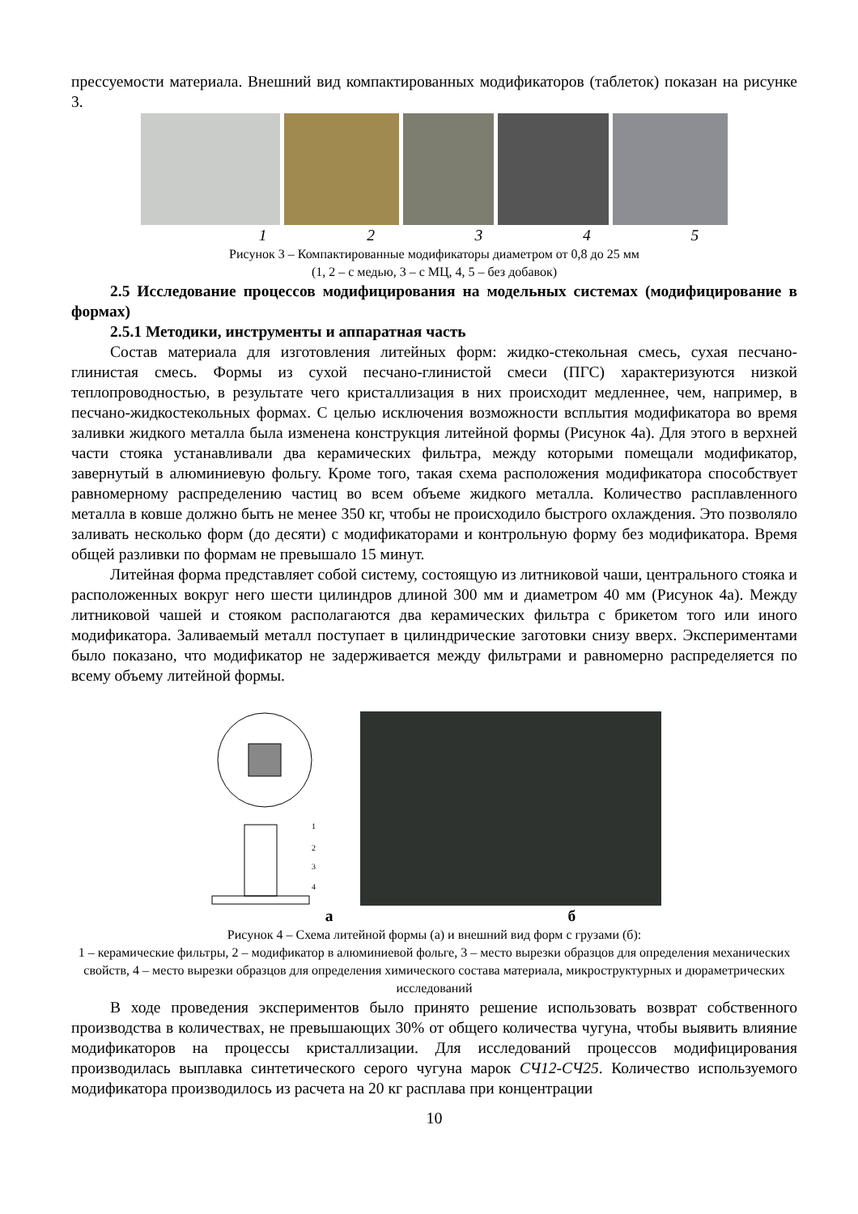прессуемости материала. Внешний вид компактированных модификаторов (таблеток) показан на рисунке 3.
1 2 3 4 5
Рисунок 3 – Компактированные модификаторы диаметром от 0,8 до 25 мм
(1, 2 – с медью, 3 – с МЦ, 4, 5 – без добавок)
2.5 Исследование процессов модифицирования на модельных системах (модифицирование в формах)
2.5.1 Методики, инструменты и аппаратная часть
Состав материала для изготовления литейных форм: жидко-стекольная смесь, сухая песчано-глинистая смесь. Формы из сухой песчано-глинистой смеси (ПГС) характеризуются низкой теплопроводностью, в результате чего кристаллизация в них происходит медленнее, чем, например, в песчано-жидкостекольных формах. С целью исключения возможности всплытия модификатора во время заливки жидкого металла была изменена конструкция литейной формы (Рисунок 4а). Для этого в верхней части стояка устанавливали два керамических фильтра, между которыми помещали модификатор, завернутый в алюминиевую фольгу. Кроме того, такая схема расположения модификатора способствует равномерному распределению частиц во всем объеме жидкого металла. Количество расплавленного металла в ковше должно быть не менее 350 кг, чтобы не происходило быстрого охлаждения. Это позволяло заливать несколько форм (до десяти) с модификаторами и контрольную форму без модификатора. Время общей разливки по формам не превышало 15 минут.
Литейная форма представляет собой систему, состоящую из литниковой чаши, центрального стояка и расположенных вокруг него шести цилиндров длиной 300 мм и диаметром 40 мм (Рисунок 4а). Между литниковой чашей и стояком располагаются два керамических фильтра с брикетом того или иного модификатора. Заливаемый металл поступает в цилиндрические заготовки снизу вверх. Экспериментами было показано, что модификатор не задерживается между фильтрами и равномерно распределяется по всему объему литейной формы.
1
2
3
4
а б
Рисунок 4 – Схема литейной формы (а) и внешний вид форм с грузами (б):
1 – керамические фильтры, 2 – модификатор в алюминиевой фольге, 3 – место вырезки образцов для определения механических свойств, 4 – место вырезки образцов для определения химического состава материала, микроструктурных и дюраметрических исследований
В ходе проведения экспериментов было принято решение использовать возврат собственного производства в количествах, не превышающих 30% от общего количества чугуна, чтобы выявить влияние модификаторов на процессы кристаллизации. Для исследований процессов модифицирования производилась выплавка синтетического серого чугуна марок СЧ12-СЧ25. Количество используемого модификатора производилось из расчета на 20 кг расплава при концентрации
10